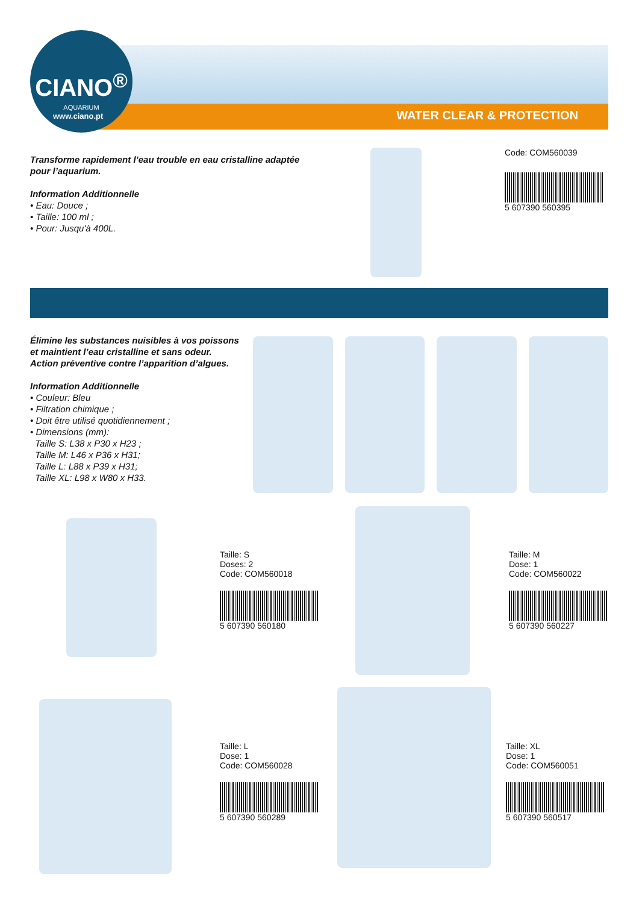CIANO<sup>®</sup>
AQUARIUM
www.ciano.pt WATER CLEAR & PROTECTION
Transforme rapidement l’eau trouble en eau cristalline adaptée pour l’aquarium.
Information Additionnelle
• Eau: Douce ;
• Taille: 100 ml ;
• Pour: Jusqu'à 400L.
Code: COM560039
5 607390 560395
Élimine les substances nuisibles à vos poissons et maintient l’eau cristalline et sans odeur. Action préventive contre l’apparition d’algues.
Information Additionnelle
• Couleur: Bleu
• Filtration chimique ;
• Doit être utilisé quotidiennement ;
• Dimensions (mm):
Taille S: L38 x P30 x H23 ;
Taille M: L46 x P36 x H31;
Taille L: L88 x P39 x H31;
Taille XL: L98 x W80 x H33.
Taille: S
Doses: 2
Code: COM560018
5 607390 560180
Taille: M
Dose: 1
Code: COM560022
5 607390 560227
Taille: L
Dose: 1
Code: COM560028
5 607390 560289
Taille: XL
Dose: 1
Code: COM560051
5 607390 560517